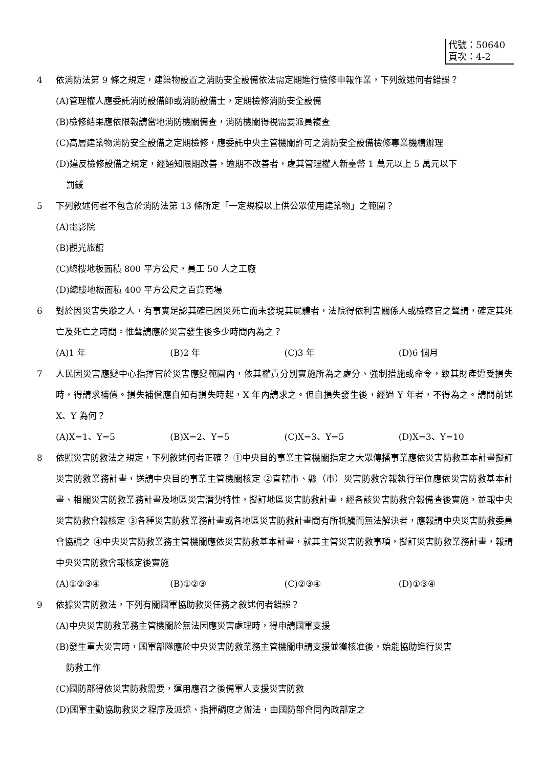代號：50640
頁次：4-2
4 依消防法第 9 條之規定，建築物設置之消防安全設備依法需定期進行檢修申報作業，下列敘述何者錯誤？
(A)管理權人應委託消防設備師或消防設備士，定期檢修消防安全設備
(B)檢修結果應依限報請當地消防機關備查，消防機關得視需要派員複查
(C)高層建築物消防安全設備之定期檢修，應委託中央主管機關許可之消防安全設備檢修專業機構辦理
(D)違反檢修設備之規定，經通知限期改善，逾期不改善者，處其管理權人新臺幣 1 萬元以上 5 萬元以下
罰鍰
5 下列敘述何者不包含於消防法第 13 條所定「一定規模以上供公眾使用建築物」之範圍？
(A)電影院
(B)觀光旅館
(C)總樓地板面積 800 平方公尺，員工 50 人之工廠
(D)總樓地板面積 400 平方公尺之百貨商場
6 對於因災害失蹤之人，有事實足認其確已因災死亡而未發現其屍體者，法院得依利害關係人或檢察官之聲請，確定其死亡及死亡之時間。惟聲請應於災害發生後多少時間內為之？
(A)1 年 (B)2 年 (C)3 年 (D)6 個月
7 人民因災害應變中心指揮官於災害應變範圍內，依其權責分別實施所為之處分、強制措施或命令，致其財產遭受損失時，得請求補償。損失補償應自知有損失時起，X 年內請求之。但自損失發生後，經過 Y 年者，不得為之。請問前述 X、Y 為何？
(A)X=1、Y=5 (B)X=2、Y=5 (C)X=3、Y=5 (D)X=3、Y=10
8 依照災害防救法之規定，下列敘述何者正確？ ①中央目的事業主管機關指定之大眾傳播事業應依災害防救基本計畫擬訂災害防救業務計畫，送請中央目的事業主管機關核定 ②直轄市、縣（市）災害防救會報執行單位應依災害防救基本計畫、相關災害防救業務計畫及地區災害潛勢特性，擬訂地區災害防救計畫，經各該災害防救會報備查後實施，並報中央災害防救會報核定 ③各種災害防救業務計畫或各地區災害防救計畫間有所牴觸而無法解決者，應報請中央災害防救委員會協調之 ④中央災害防救業務主管機關應依災害防救基本計畫，就其主管災害防救事項，擬訂災害防救業務計畫，報請中央災害防救會報核定後實施
(A)①②③④ (B)①②③ (C)②③④ (D)①③④
9 依據災害防救法，下列有關國軍協助救災任務之敘述何者錯誤？
(A)中央災害防救業務主管機關於無法因應災害處理時，得申請國軍支援
(B)發生重大災害時，國軍部隊應於中央災害防救業務主管機關申請支援並獲核准後，始能協助進行災害
防救工作
(C)國防部得依災害防救需要，運用應召之後備軍人支援災害防救
(D)國軍主動協助救災之程序及派遣、指揮調度之辦法，由國防部會同內政部定之